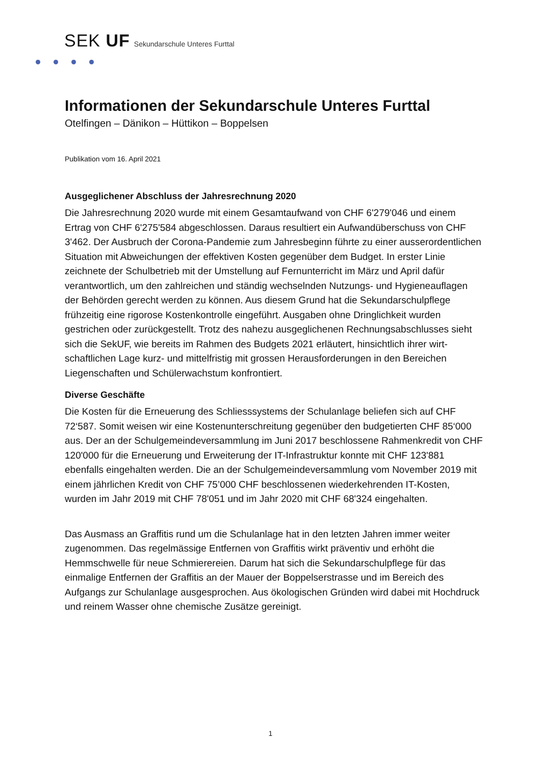SEK UF Sekundarschule Unteres Furttal
Informationen der Sekundarschule Unteres Furttal
Otelfingen – Dänikon – Hüttikon – Boppelsen
Publikation vom 16. April 2021
Ausgeglichener Abschluss der Jahresrechnung 2020
Die Jahresrechnung 2020 wurde mit einem Gesamtaufwand von CHF 6'279'046 und einem Ertrag von CHF 6'275'584 abgeschlossen. Daraus resultiert ein Aufwandüber­schuss von CHF 3'462. Der Ausbruch der Corona-Pandemie zum Jahresbeginn führte zu einer ausserordentlichen Situation mit Abweichungen der effektiven Kosten gegenüber dem Budget. In erster Linie zeichnete der Schulbetrieb mit der Umstellung auf Fernunterricht im März und April dafür verantwortlich, um den zahlreichen und ständig wechselnden Nutzungs- und Hygieneauflagen der Behörden gerecht werden zu können. Aus diesem Grund hat die Sekundarschulpflege frühzeitig eine rigorose Kostenkontrolle eingeführt. Ausgaben ohne Dringlichkeit wurden gestrichen oder zu­rückgestellt. Trotz des nahezu ausgeglichenen Rechnungsabschlusses sieht sich die SekUF, wie bereits im Rahmen des Budgets 2021 erläutert, hinsichtlich ihrer wirt­schaftlichen Lage kurz- und mittelfristig mit grossen Herausforderungen in den Berei­chen Liegenschaften und Schülerwachstum konfrontiert.
Diverse Geschäfte
Die Kosten für die Erneuerung des Schliesssystems der Schulanlage beliefen sich auf CHF 72‘587. Somit weisen wir eine Kostenunterschreitung gegenüber den budgetierten CHF 85‘000 aus. Der an der Schulgemeindeversammlung im Juni 2017 beschlossene Rahmenkredit von CHF 120'000 für die Erneuerung und Erweiterung der IT-Infrastruktur konnte mit CHF 123'881 ebenfalls eingehalten werden. Die an der Schulgemeindeversammlung vom November 2019 mit einem jährlichen Kredit von CHF 75’000 CHF beschlossenen wiederkehrenden IT-Kosten, wurden im Jahr 2019 mit CHF 78'051 und im Jahr 2020 mit CHF 68'324 eingehalten.
Das Ausmass an Graffitis rund um die Schulanlage hat in den letzten Jahren immer weiter zugenommen. Das regelmässige Entfernen von Graffitis wirkt präventiv und erhöht die Hemmschwelle für neue Schmierereien. Darum hat sich die Sekundar­schulpflege für das einmalige Entfernen der Graffitis an der Mauer der Boppelser­strasse und im Bereich des Aufgangs zur Schulanlage ausgesprochen. Aus ökologi­schen Gründen wird dabei mit Hochdruck und reinem Wasser ohne chemische Zu­sätze gereinigt.
1